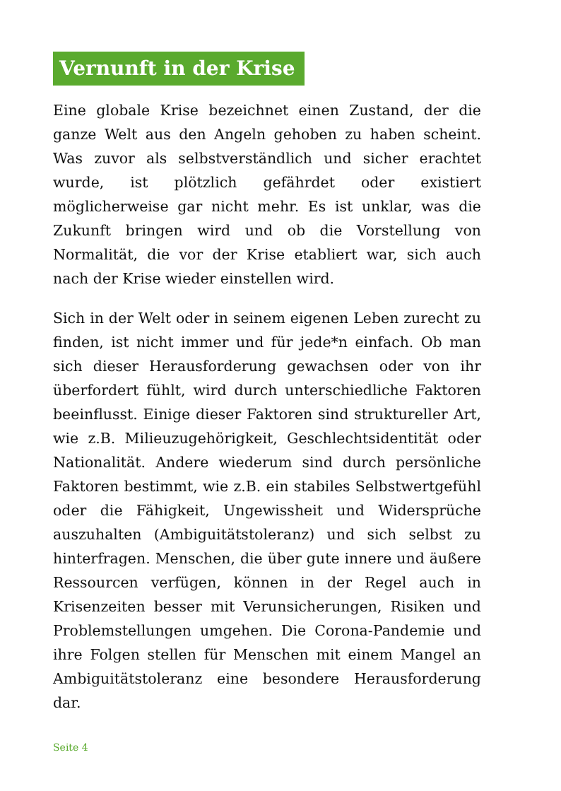Vernunft in der Krise
Eine globale Krise bezeichnet einen Zustand, der die ganze Welt aus den Angeln gehoben zu haben scheint. Was zuvor als selbstverständlich und sicher erachtet wurde, ist plötzlich gefährdet oder existiert möglicherweise gar nicht mehr. Es ist unklar, was die Zukunft bringen wird und ob die Vorstellung von Normalität, die vor der Krise etabliert war, sich auch nach der Krise wieder einstellen wird.
Sich in der Welt oder in seinem eigenen Leben zurecht zu finden, ist nicht immer und für jede*n einfach. Ob man sich dieser Herausforderung gewachsen oder von ihr überfordert fühlt, wird durch unterschiedliche Faktoren beeinflusst. Einige dieser Faktoren sind struktureller Art, wie z.B. Milieuzugehörigkeit, Geschlechtsidentität oder Nationalität. Andere wiederum sind durch persönliche Faktoren bestimmt, wie z.B. ein stabiles Selbstwertgefühl oder die Fähigkeit, Ungewissheit und Widersprüche auszuhalten (Ambiguitätstoleranz) und sich selbst zu hinterfragen. Menschen, die über gute innere und äußere Ressourcen verfügen, können in der Regel auch in Krisenzeiten besser mit Verunsicherungen, Risiken und Problemstellungen umgehen. Die Corona-Pandemie und ihre Folgen stellen für Menschen mit einem Mangel an Ambiguitätstoleranz eine besondere Herausforderung dar.
Seite 4